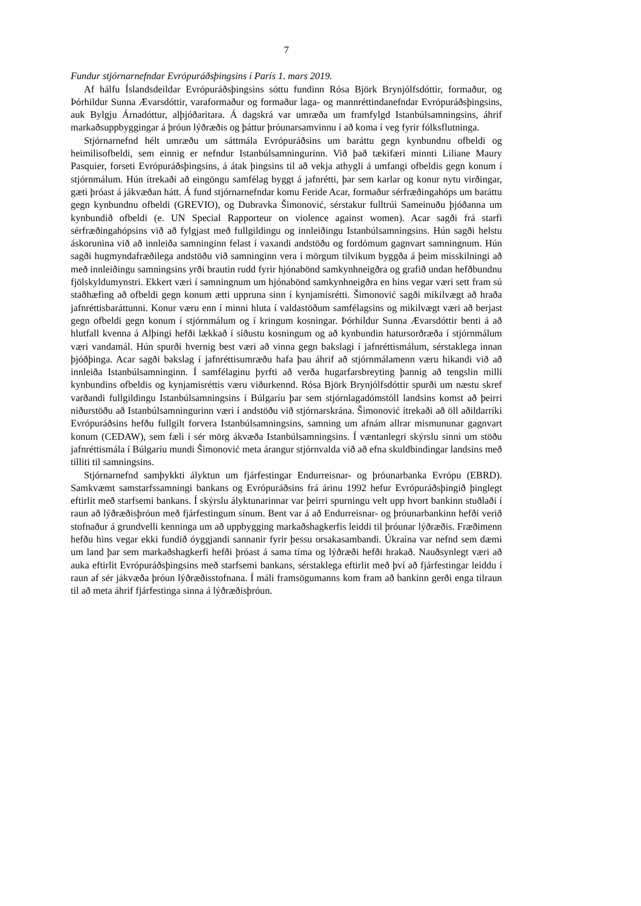7
Fundur stjórnarnefndar Evrópuráðsþingsins í París 1. mars 2019.
Af hálfu Íslandsdeildar Evrópuráðsþingsins sóttu fundinn Rósa Björk Brynjólfsdóttir, formaður, og Þórhildur Sunna Ævarsdóttir, varaformaður og formaður laga- og mannréttindanefndar Evrópuráðsþingsins, auk Bylgju Árnadóttur, alþjóðaritara. Á dagskrá var umræða um framfylgd Istanbúlsamningsins, áhrif markaðsuppbyggingar á þróun lýðræðis og þáttur þróunarsamvinnu í að koma í veg fyrir fólksflutninga.
Stjórnarnefnd hélt umræðu um sáttmála Evrópuráðsins um baráttu gegn kynbundnu ofbeldi og heimilisofbeldi, sem einnig er nefndur Istanbúlsamningurinn. Við það tækifæri minnti Liliane Maury Pasquier, forseti Evrópuráðsþingsins, á átak þingsins til að vekja athygli á umfangi ofbeldis gegn konum í stjórnmálum. Hún ítrekaði að eingöngu samfélag byggt á jafnrétti, þar sem karlar og konur nytu virðingar, gæti þróast á jákvæðan hátt. Á fund stjórnarnefndar komu Feride Acar, formaður sérfræðingahóps um baráttu gegn kynbundnu ofbeldi (GREVIO), og Dubravka Šimonović, sérstakur fulltrúi Sameinuðu þjóðanna um kynbundið ofbeldi (e. UN Special Rapporteur on violence against women). Acar sagði frá starfi sérfræðingahópsins við að fylgjast með fullgildingu og innleiðingu Istanbúlsamningsins. Hún sagði helstu áskorunina við að innleiða samninginn felast í vaxandi andstöðu og fordómum gagnvart samningnum. Hún sagði hugmyndafræðilega andstöðu við samninginn vera í mörgum tilvikum byggða á þeim misskilningi að með innleiðingu samningsins yrði brautin rudd fyrir hjónabönd samkynhneigðra og grafið undan hefðbundnu fjölskyldumynstri. Ekkert væri í samningnum um hjónabönd samkynhneigðra en hins vegar væri sett fram sú staðhæfing að ofbeldi gegn konum ætti uppruna sinn í kynjamisrétti. Šimonović sagði mikilvægt að hraða jafnréttisbaráttunni. Konur væru enn í minni hluta í valdastöðum samfélagsins og mikilvægt væri að berjast gegn ofbeldi gegn konum í stjórnmálum og í kringum kosningar. Þórhildur Sunna Ævarsdóttir benti á að hlutfall kvenna á Alþingi hefði lækkað í síðustu kosningum og að kynbundin hatursorðræða í stjórnmálum væri vandamál. Hún spurði hvernig best væri að vinna gegn bakslagi í jafnréttismálum, sérstaklega innan þjóðþinga. Acar sagði bakslag í jafnréttisumræðu hafa þau áhrif að stjórnmálamenn væru hikandi við að innleiða Istanbúlsamninginn. Í samfélaginu þyrfti að verða hugarfarsbreyting þannig að tengslin milli kynbundins ofbeldis og kynjamisréttis væru viðurkennd. Rósa Björk Brynjólfsdóttir spurði um næstu skref varðandi fullgildingu Istanbúlsamningsins í Búlgaríu þar sem stjórnlagadómstóll landsins komst að þeirri niðurstöðu að Istanbúlsamningurinn væri í andstöðu við stjórnarskrána. Šimonović ítrekaði að öll aðildarríki Evrópuráðsins hefðu fullgilt forvera Istanbúlsamningsins, samning um afnám allrar mismununar gagnvart konum (CEDAW), sem fæli í sér mörg ákvæða Istanbúlsamningsins. Í væntanlegri skýrslu sinni um stöðu jafnréttismála í Búlgaríu mundi Šimonović meta árangur stjórnvalda við að efna skuldbindingar landsins með tilliti til samningsins.
Stjórnarnefnd samþykkti ályktun um fjárfestingar Endurreisnar- og þróunarbanka Evrópu (EBRD). Samkvæmt samstarfssamningi bankans og Evrópuráðsins frá árinu 1992 hefur Evrópuráðsþingið þinglegt eftirlit með starfsemi bankans. Í skýrslu ályktunarinnar var þeirri spurningu velt upp hvort bankinn stuðlaði í raun að lýðræðisþróun með fjárfestingum sínum. Bent var á að Endurreisnar- og þróunarbankinn hefði verið stofnaður á grundvelli kenninga um að uppbygging markaðshagkerfis leiddi til þróunar lýðræðis. Fræðimenn hefðu hins vegar ekki fundið óyggjandi sannanir fyrir þessu orsakasambandi. Úkraína var nefnd sem dæmi um land þar sem markaðshagkerfi hefði þróast á sama tíma og lýðræði hefði hrakað. Nauðsynlegt væri að auka eftirlit Evrópuráðsþingsins með starfsemi bankans, sérstaklega eftirlit með því að fjárfestingar leiddu í raun af sér jákvæða þróun lýðræðisstofnana. Í máli framsögumanns kom fram að bankinn gerði enga tilraun til að meta áhrif fjárfestinga sinna á lýðræðisþróun.